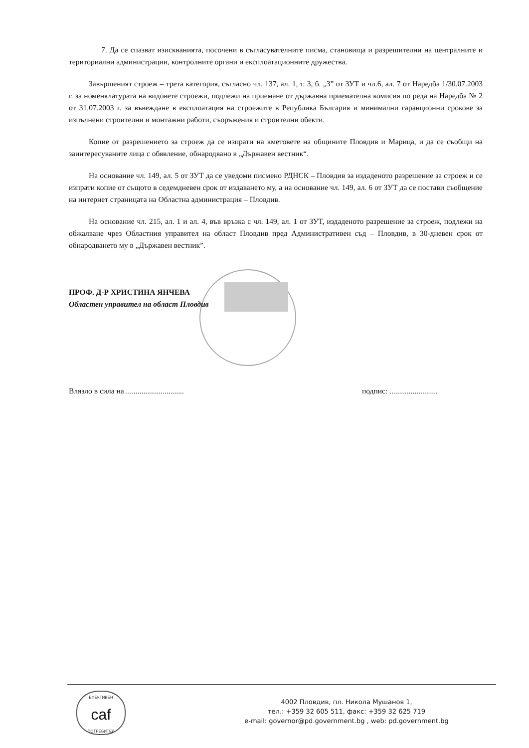7. Да се спазват изискванията, посочени в съгласувателните писма, становища и разрешителни на централните и териториални администрации, контролните органи и експлоатационните дружества.
Завършеният строеж – трета категория, съгласно чл. 137, ал. 1, т. 3, б. „3” от ЗУТ и чл.6, ал. 7 от Наредба 1/30.07.2003 г. за номенклатурата на видовете строежи, подлежи на приемане от държавна приемателна комисия по реда на Наредба № 2 от 31.07.2003 г. за въвеждане в експлоатация на строежите в Република България и минимални гаранционни срокове за изпълнени строителни и монтажни работи, съоръжения и строителни обекти.
Копие от разрешението за строеж да се изпрати на кметовете на общините Пловдив и Марица, и да се съобщи на заинтересуваните лица с обявление, обнародвано в „Държавен вестник“.
На основание чл. 149, ал. 5 от ЗУТ да се уведоми писмено РДНСК – Пловдив за издаденото разрешение за строеж и се изпрати копие от същото в седемдневен срок от издаването му, а на основание чл. 149, ал. 6 от ЗУТ да се постави съобщение на интернет страницата на Областна администрация – Пловдив.
На основание чл. 215, ал. 1 и ал. 4, във връзка с чл. 149, ал. 1 от ЗУТ, издаденото разрешение за строеж, подлежи на обжалване чрез Областния управител на област Пловдив пред Административен съд – Пловдив, в 30-дневен срок от обнародването му в „Държавен вестник”.
ПРОФ. Д-Р ХРИСТИНА ЯНЧЕВА
Областен управител на област Пловдив
Влязло в сила на .............................. подпис: .........................
ЕФЕКТИВЕН
caf
ПОТРЕБИТЕЛ
4002 Пловдив, пл. Никола Мушанов 1,
тел.: +359 32 605 511, факс: +359 32 625 719
e-mail: governor@pd.government.bg , web: pd.government.bg